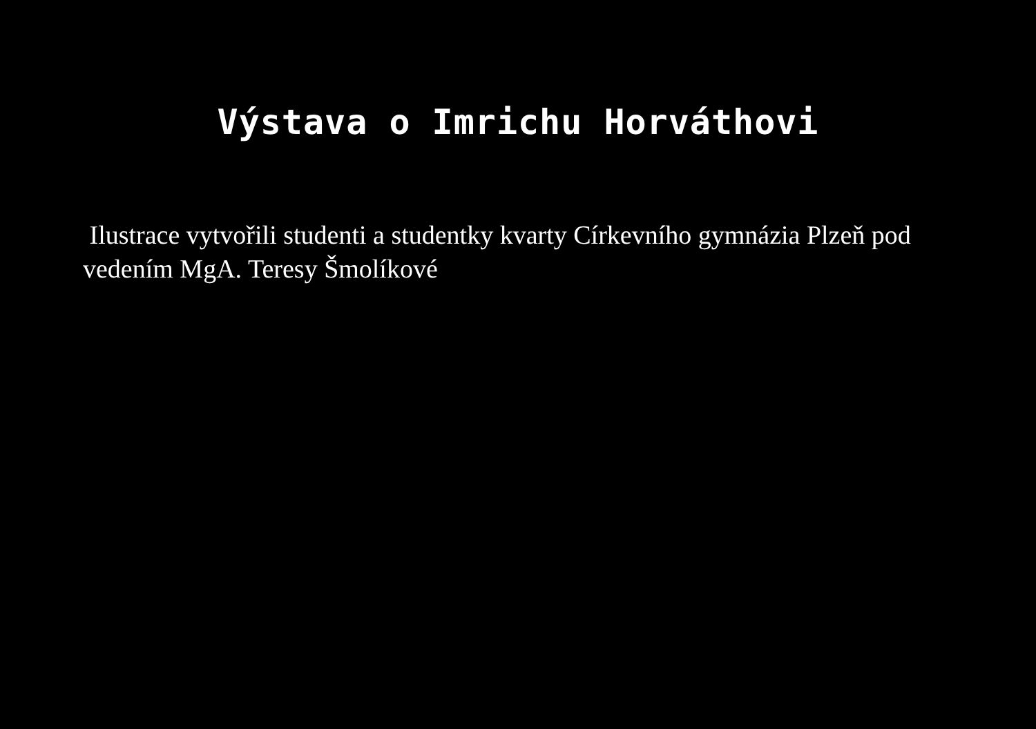Výstava o Imrichu Horváthovi
Ilustrace vytvořili studenti a studentky kvarty Církevního gymnázia Plzeň pod vedením MgA. Teresy Šmolíkové